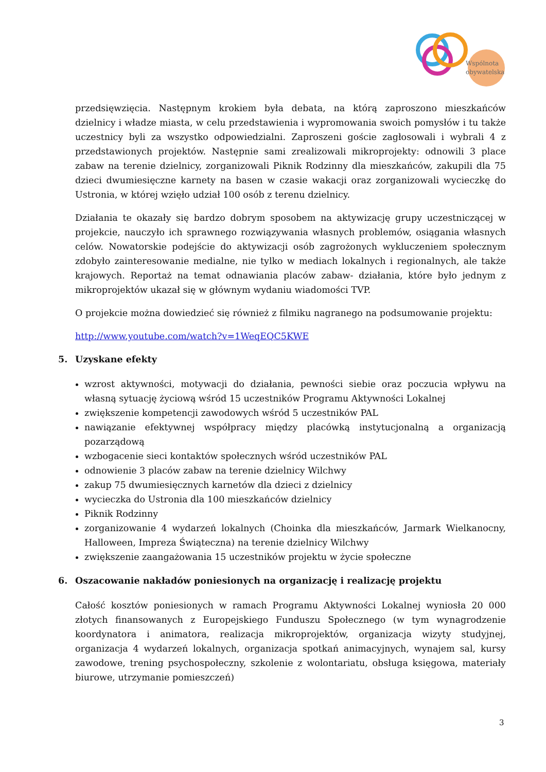Wspólnota
obywatelska
przedsięwzięcia. Następnym krokiem była debata, na którą zaproszono mieszkańców dzielnicy i władze miasta, w celu przedstawienia i wypromowania swoich pomysłów i tu także uczestnicy byli za wszystko odpowiedzialni. Zaproszeni goście zagłosowali i wybrali 4 z przedstawionych projektów. Następnie sami zrealizowali mikroprojekty: odnowili 3 place zabaw na terenie dzielnicy, zorganizowali Piknik Rodzinny dla mieszkańców, zakupili dla 75 dzieci dwumiesięczne karnety na basen w czasie wakacji oraz zorganizowali wycieczkę do Ustronia, w której wzięło udział 100 osób z terenu dzielnicy.
Działania te okazały się bardzo dobrym sposobem na aktywizację grupy uczestniczącej w projekcie, nauczyło ich sprawnego rozwiązywania własnych problemów, osiągania własnych celów. Nowatorskie podejście do aktywizacji osób zagrożonych wykluczeniem społecznym zdobyło zainteresowanie medialne, nie tylko w mediach lokalnych i regionalnych, ale także krajowych. Reportaż na temat odnawiania placów zabaw- działania, które było jednym z mikroprojektów ukazał się w głównym wydaniu wiadomości TVP.
O projekcie można dowiedzieć się również z filmiku nagranego na podsumowanie projektu:
http://www.youtube.com/watch?v=1WeqEQC5KWE
5. Uzyskane efekty
wzrost aktywności, motywacji do działania, pewności siebie oraz poczucia wpływu na własną sytuację życiową wśród 15 uczestników Programu Aktywności Lokalnej
zwiększenie kompetencji zawodowych wśród 5 uczestników PAL
nawiązanie efektywnej współpracy między placówką instytucjonalną a organizacją pozarządową
wzbogacenie sieci kontaktów społecznych wśród uczestników PAL
odnowienie 3 placów zabaw na terenie dzielnicy Wilchwy
zakup 75 dwumiesięcznych karnetów dla dzieci z dzielnicy
wycieczka do Ustronia dla 100 mieszkańców dzielnicy
Piknik Rodzinny
zorganizowanie 4 wydarzeń lokalnych (Choinka dla mieszkańców, Jarmark Wielkanocny, Halloween, Impreza Świąteczna) na terenie dzielnicy Wilchwy
zwiększenie zaangażowania 15 uczestników projektu w życie społeczne
6. Oszacowanie nakładów poniesionych na organizację i realizację projektu
Całość kosztów poniesionych w ramach Programu Aktywności Lokalnej wyniosła 20 000 złotych finansowanych z Europejskiego Funduszu Społecznego (w tym wynagrodzenie koordynatora i animatora, realizacja mikroprojektów, organizacja wizyty studyjnej, organizacja 4 wydarzeń lokalnych, organizacja spotkań animacyjnych, wynajem sal, kursy zawodowe, trening psychospołeczny, szkolenie z wolontariatu, obsługa księgowa, materiały biurowe, utrzymanie pomieszczeń)
3